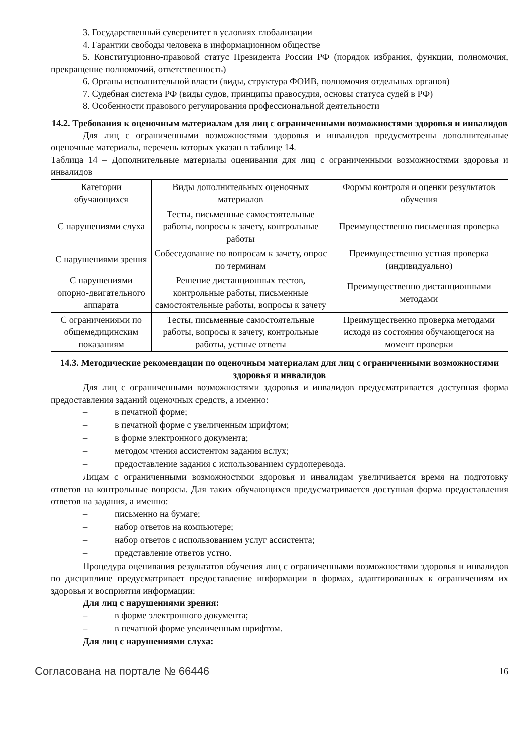3. Государственный суверенитет в условиях глобализации
4. Гарантии свободы человека в информационном обществе
5. Конституционно-правовой статус Президента России РФ (порядок избрания, функции, полномочия, прекращение полномочий, ответственность)
6. Органы исполнительной власти (виды, структура ФОИВ, полномочия отдельных органов)
7. Судебная система РФ (виды судов, принципы правосудия, основы статуса судей в РФ)
8. Особенности правового регулирования профессиональной деятельности
14.2. Требования к оценочным материалам для лиц с ограниченными возможностями здоровья и инвалидов
Для лиц с ограниченными возможностями здоровья и инвалидов предусмотрены дополнительные оценочные материалы, перечень которых указан в таблице 14.
Таблица 14 – Дополнительные материалы оценивания для лиц с ограниченными возможностями здоровья и инвалидов
| Категории обучающихся | Виды дополнительных оценочных материалов | Формы контроля и оценки результатов обучения |
| --- | --- | --- |
| С нарушениями слуха | Тесты, письменные самостоятельные работы, вопросы к зачету, контрольные работы | Преимущественно письменная проверка |
| С нарушениями зрения | Собеседование по вопросам к зачету, опрос по терминам | Преимущественно устная проверка (индивидуально) |
| С нарушениями опорно-двигательного аппарата | Решение дистанционных тестов, контрольные работы, письменные самостоятельные работы, вопросы к зачету | Преимущественно дистанционными методами |
| С ограничениями по общемедицинским показаниям | Тесты, письменные самостоятельные работы, вопросы к зачету, контрольные работы, устные ответы | Преимущественно проверка методами исходя из состояния обучающегося на момент проверки |
14.3. Методические рекомендации по оценочным материалам для лиц с ограниченными возможностями здоровья и инвалидов
Для лиц с ограниченными возможностями здоровья и инвалидов предусматривается доступная форма предоставления заданий оценочных средств, а именно:
– в печатной форме;
– в печатной форме с увеличенным шрифтом;
– в форме электронного документа;
– методом чтения ассистентом задания вслух;
– предоставление задания с использованием сурдоперевода.
Лицам с ограниченными возможностями здоровья и инвалидам увеличивается время на подготовку ответов на контрольные вопросы. Для таких обучающихся предусматривается доступная форма предоставления ответов на задания, а именно:
– письменно на бумаге;
– набор ответов на компьютере;
– набор ответов с использованием услуг ассистента;
– представление ответов устно.
Процедура оценивания результатов обучения лиц с ограниченными возможностями здоровья и инвалидов по дисциплине предусматривает предоставление информации в формах, адаптированных к ограничениям их здоровья и восприятия информации:
Для лиц с нарушениями зрения:
– в форме электронного документа;
– в печатной форме увеличенным шрифтом.
Для лиц с нарушениями слуха:
Согласована на портале № 66446 16